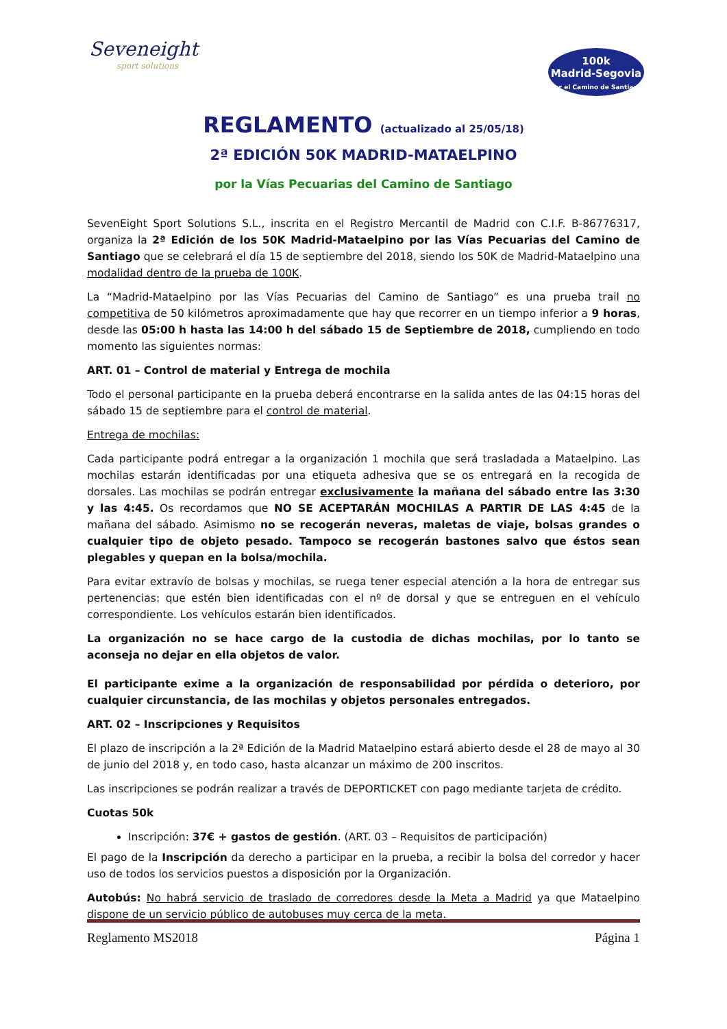Seveneight
sport solutions
100k
Madrid-Segovia
por el Camino de Santiago
REGLAMENTO (actualizado al 25/05/18)
2ª EDICIÓN 50K MADRID-MATAELPINO
por la Vías Pecuarias del Camino de Santiago
SevenEight Sport Solutions S.L., inscrita en el Registro Mercantil de Madrid con C.I.F. B-86776317, organiza la 2ª Edición de los 50K Madrid-Mataelpino por las Vías Pecuarias del Camino de Santiago que se celebrará el día 15 de septiembre del 2018, siendo los 50K de Madrid-Mataelpino una modalidad dentro de la prueba de 100K.
La “Madrid-Mataelpino por las Vías Pecuarias del Camino de Santiago” es una prueba trail no competitiva de 50 kilómetros aproximadamente que hay que recorrer en un tiempo inferior a 9 horas, desde las 05:00 h hasta las 14:00 h del sábado 15 de Septiembre de 2018, cumpliendo en todo momento las siguientes normas:
ART. 01 – Control de material y Entrega de mochila
Todo el personal participante en la prueba deberá encontrarse en la salida antes de las 04:15 horas del sábado 15 de septiembre para el control de material.
Entrega de mochilas:
Cada participante podrá entregar a la organización 1 mochila que será trasladada a Mataelpino. Las mochilas estarán identificadas por una etiqueta adhesiva que se os entregará en la recogida de dorsales. Las mochilas se podrán entregar exclusivamente la mañana del sábado entre las 3:30 y las 4:45. Os recordamos que NO SE ACEPTARÁN MOCHILAS A PARTIR DE LAS 4:45 de la mañana del sábado. Asimismo no se recogerán neveras, maletas de viaje, bolsas grandes o cualquier tipo de objeto pesado. Tampoco se recogerán bastones salvo que éstos sean plegables y quepan en la bolsa/mochila.
Para evitar extravío de bolsas y mochilas, se ruega tener especial atención a la hora de entregar sus pertenencias: que estén bien identificadas con el nº de dorsal y que se entreguen en el vehículo correspondiente. Los vehículos estarán bien identificados.
La organización no se hace cargo de la custodia de dichas mochilas, por lo tanto se aconseja no dejar en ella objetos de valor.
El participante exime a la organización de responsabilidad por pérdida o deterioro, por cualquier circunstancia, de las mochilas y objetos personales entregados.
ART. 02 – Inscripciones y Requisitos
El plazo de inscripción a la 2ª Edición de la Madrid Mataelpino estará abierto desde el 28 de mayo al 30 de junio del 2018 y, en todo caso, hasta alcanzar un máximo de 200 inscritos.
Las inscripciones se podrán realizar a través de DEPORTICKET con pago mediante tarjeta de crédito.
Cuotas 50k
Inscripción: 37€ + gastos de gestión. (ART. 03 – Requisitos de participación)
El pago de la Inscripción da derecho a participar en la prueba, a recibir la bolsa del corredor y hacer uso de todos los servicios puestos a disposición por la Organización.
Autobús: No habrá servicio de traslado de corredores desde la Meta a Madrid ya que Mataelpino dispone de un servicio público de autobuses muy cerca de la meta.
Reglamento MS2018 Página 1